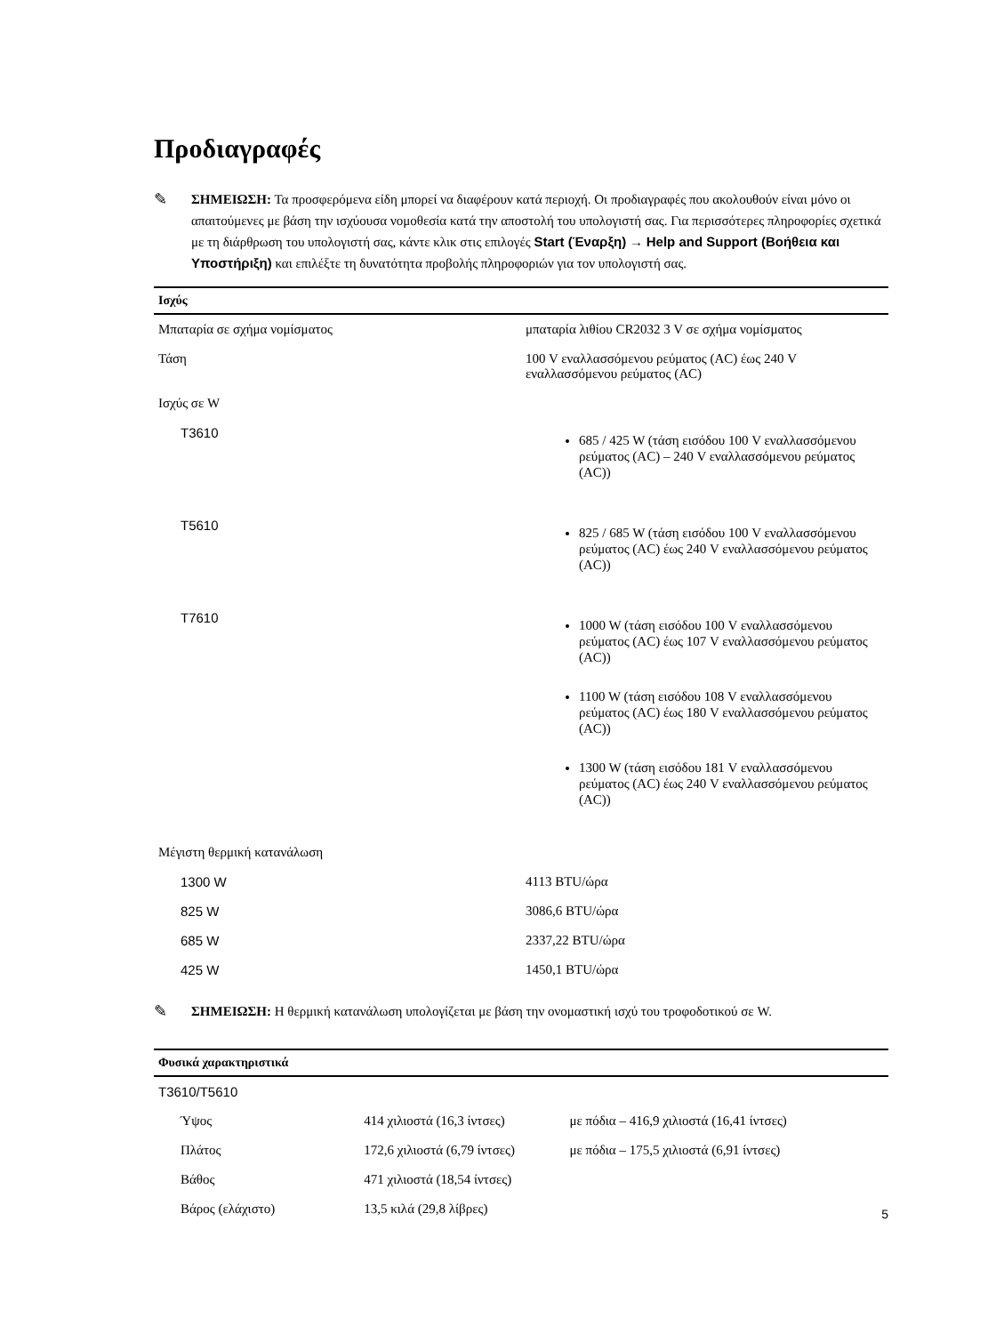Προδιαγραφές
✎
ΣΗΜΕΙΩΣΗ: Τα προσφερόμενα είδη μπορεί να διαφέρουν κατά περιοχή. Οι προδιαγραφές που ακολουθούν είναι μόνο οι απαιτούμενες με βάση την ισχύουσα νομοθεσία κατά την αποστολή του υπολογιστή σας. Για περισσότερες πληροφορίες σχετικά με τη διάρθρωση του υπολογιστή σας, κάντε κλικ στις επιλογές Start (Έναρξη) → Help and Support (Βοήθεια και Υποστήριξη) και επιλέξτε τη δυνατότητα προβολής πληροφοριών για τον υπολογιστή σας.
| Ισχύς | |
| --- | --- |
| Μπαταρία σε σχήμα νομίσματος | μπαταρία λιθίου CR2032 3 V σε σχήμα νομίσματος |
| Τάση | 100 V εναλλασσόμενου ρεύματος (AC) έως 240 V εναλλασσόμενου ρεύματος (AC) |
| Ισχύς σε W | |
| T3610 | 685 / 425 W (τάση εισόδου 100 V εναλλασσόμενου ρεύματος (AC) – 240 V εναλλασσόμενου ρεύματος (AC)) |
| T5610 | 825 / 685 W (τάση εισόδου 100 V εναλλασσόμενου ρεύματος (AC) έως 240 V εναλλασσόμενου ρεύματος (AC)) |
| T7610 | 1000 W (τάση εισόδου 100 V εναλλασσόμενου ρεύματος (AC) έως 107 V εναλλασσόμενου ρεύματος (AC)) 1100 W (τάση εισόδου 108 V εναλλασσόμενου ρεύματος (AC) έως 180 V εναλλασσόμενου ρεύματος (AC)) 1300 W (τάση εισόδου 181 V εναλλασσόμενου ρεύματος (AC) έως 240 V εναλλασσόμενου ρεύματος (AC)) |
| Μέγιστη θερμική κατανάλωση | |
| 1300 W | 4113 BTU/ώρα |
| 825 W | 3086,6 BTU/ώρα |
| 685 W | 2337,22 BTU/ώρα |
| 425 W | 1450,1 BTU/ώρα |
✎
ΣΗΜΕΙΩΣΗ: Η θερμική κατανάλωση υπολογίζεται με βάση την ονομαστική ισχύ του τροφοδοτικού σε W.
| Φυσικά χαρακτηριστικά | | |
| --- | --- | --- |
| T3610/T5610 | | |
| Ύψος | 414 χιλιοστά (16,3 ίντσες) | με πόδια – 416,9 χιλιοστά (16,41 ίντσες) |
| Πλάτος | 172,6 χιλιοστά (6,79 ίντσες) | με πόδια – 175,5 χιλιοστά (6,91 ίντσες) |
| Βάθος | 471 χιλιοστά (18,54 ίντσες) | |
| Βάρος (ελάχιστο) | 13,5 κιλά (29,8 λίβρες) | |
5